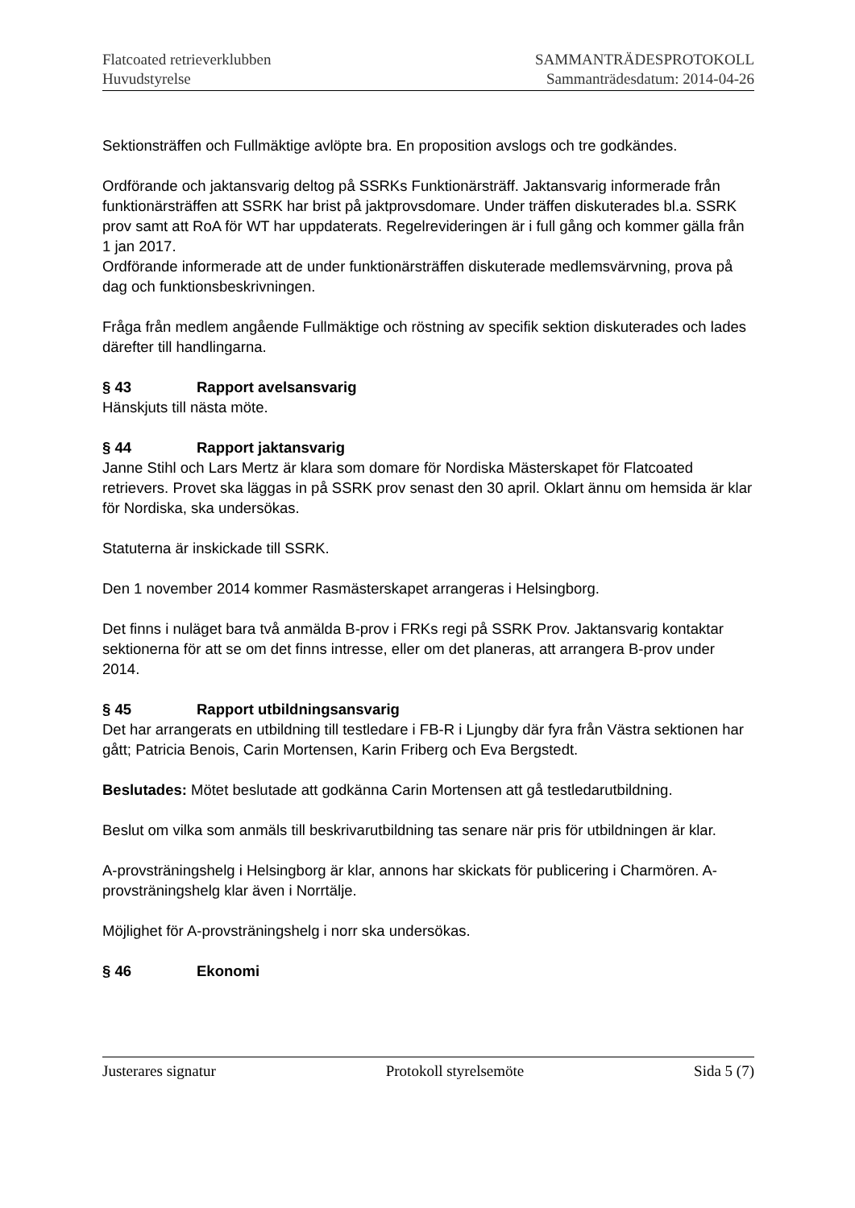Flatcoated retrieverklubben
Huvudstyrelse
SAMMANTRÄDESPROTOKOLL
Sammanträdesdatum: 2014-04-26
Sektionsträffen och Fullmäktige avlöpte bra. En proposition avslogs och tre godkändes.
Ordförande och jaktansvarig deltog på SSRKs Funktionärsträff. Jaktansvarig informerade från funktionärsträffen att SSRK har brist på jaktprovsdomare. Under träffen diskuterades bl.a. SSRK prov samt att RoA för WT har uppdaterats. Regelrevideringen är i full gång och kommer gälla från 1 jan 2017.
Ordförande informerade att de under funktionärsträffen diskuterade medlemsvärvning, prova på dag och funktionsbeskrivningen.
Fråga från medlem angående Fullmäktige och röstning av specifik sektion diskuterades och lades därefter till handlingarna.
§ 43 Rapport avelsansvarig
Hänskjuts till nästa möte.
§ 44 Rapport jaktansvarig
Janne Stihl och Lars Mertz är klara som domare för Nordiska Mästerskapet för Flatcoated retrievers. Provet ska läggas in på SSRK prov senast den 30 april. Oklart ännu om hemsida är klar för Nordiska, ska undersökas.
Statuterna är inskickade till SSRK.
Den 1 november 2014 kommer Rasmästerskapet arrangeras i Helsingborg.
Det finns i nuläget bara två anmälda B-prov i FRKs regi på SSRK Prov. Jaktansvarig kontaktar sektionerna för att se om det finns intresse, eller om det planeras, att arrangera B-prov under 2014.
§ 45 Rapport utbildningsansvarig
Det har arrangerats en utbildning till testledare i FB-R i Ljungby där fyra från Västra sektionen har gått; Patricia Benois, Carin Mortensen, Karin Friberg och Eva Bergstedt.
Beslutades: Mötet beslutade att godkänna Carin Mortensen att gå testledarutbildning.
Beslut om vilka som anmäls till beskrivarutbildning tas senare när pris för utbildningen är klar.
A-provsträningshelg i Helsingborg är klar, annons har skickats för publicering i Charmören. A-provsträningshelg klar även i Norrtälje.
Möjlighet för A-provsträningshelg i norr ska undersökas.
§ 46 Ekonomi
Justerares signatur Protokoll styrelsemöte Sida 5 (7)